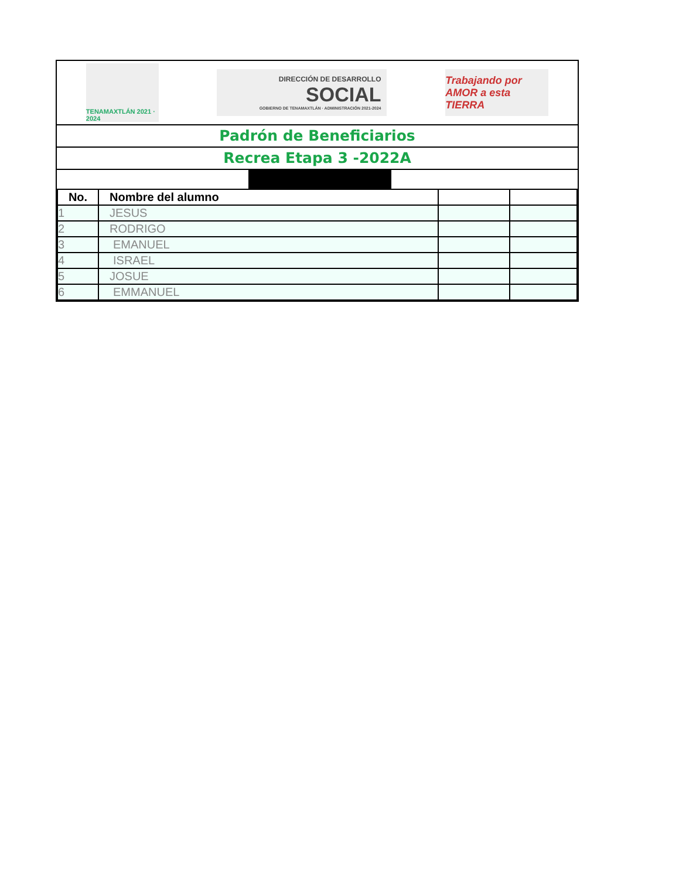TENAMAXTLÁN 2021 · 2024
DIRECCIÓN DE DESARROLLO
SOCIAL
GOBIERNO DE TENAMAXTLÁN · ADMINISTRACIÓN 2021-2024
Trabajando por AMOR a esta TIERRA
Padrón de Beneficiarios
Recrea Etapa 3 -2022A
| No. | Nombre del alumno | | |
| --- | --- | --- | --- |
| 1 | JESUS | | |
| 2 | RODRIGO | | |
| 3 | EMANUEL | | |
| 4 | ISRAEL | | |
| 5 | JOSUE | | |
| 6 | EMMANUEL | | |